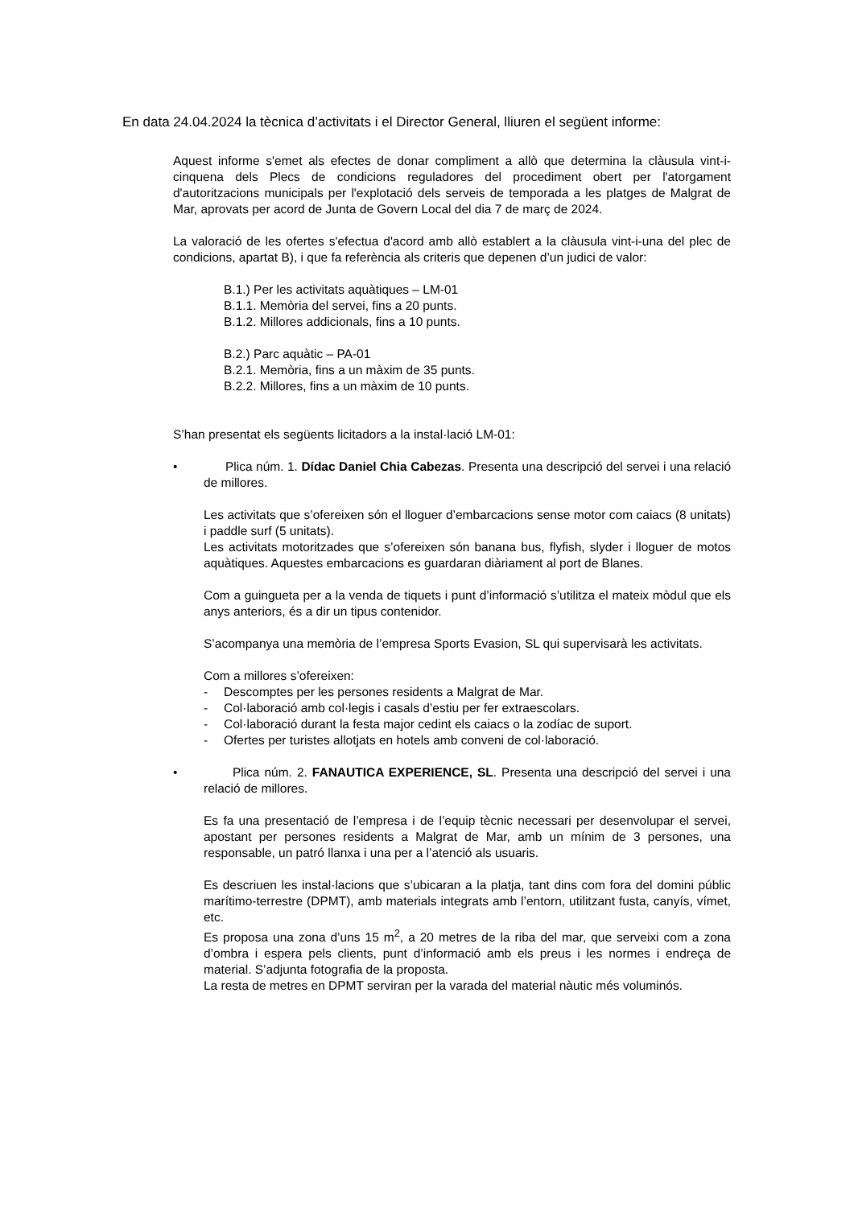En data 24.04.2024 la tècnica d’activitats i el Director General, lliuren el següent informe:
Aquest informe s'emet als efectes de donar compliment a allò que determina la clàusula vint-i-cinquena dels Plecs de condicions reguladores del procediment obert per l'atorgament d'autoritzacions municipals per l'explotació dels serveis de temporada a les platges de Malgrat de Mar, aprovats per acord de Junta de Govern Local del dia 7 de març de 2024.
La valoració de les ofertes s'efectua d'acord amb allò establert a la clàusula vint-i-una del plec de condicions, apartat B), i que fa referència als criteris que depenen d’un judici de valor:
B.1.) Per les activitats aquàtiques – LM-01
B.1.1. Memòria del servei, fins a 20 punts.
B.1.2. Millores addicionals, fins a 10 punts.
B.2.) Parc aquàtic – PA-01
B.2.1. Memòria, fins a un màxim de 35 punts.
B.2.2. Millores, fins a un màxim de 10 punts.
S’han presentat els següents licitadors a la instal·lació LM-01:
• Plica núm. 1. Dídac Daniel Chia Cabezas. Presenta una descripció del servei i una relació de millores.
Les activitats que s’ofereixen són el lloguer d’embarcacions sense motor com caiacs (8 unitats) i paddle surf (5 unitats).
Les activitats motoritzades que s’ofereixen són banana bus, flyfish, slyder i lloguer de motos aquàtiques. Aquestes embarcacions es guardaran diàriament al port de Blanes.
Com a guingueta per a la venda de tiquets i punt d’informació s’utilitza el mateix mòdul que els anys anteriors, és a dir un tipus contenidor.
S’acompanya una memòria de l’empresa Sports Evasion, SL qui supervisarà les activitats.
Com a millores s’ofereixen:
- Descomptes per les persones residents a Malgrat de Mar.
- Col·laboració amb col·legis i casals d’estiu per fer extraescolars.
- Col·laboració durant la festa major cedint els caiacs o la zodíac de suport.
- Ofertes per turistes allotjats en hotels amb conveni de col·laboració.
• Plica núm. 2. FANAUTICA EXPERIENCE, SL. Presenta una descripció del servei i una relació de millores.
Es fa una presentació de l’empresa i de l’equip tècnic necessari per desenvolupar el servei, apostant per persones residents a Malgrat de Mar, amb un mínim de 3 persones, una responsable, un patró llanxa i una per a l’atenció als usuaris.
Es descriuen les instal·lacions que s’ubicaran a la platja, tant dins com fora del domini públic marítimo-terrestre (DPMT), amb materials integrats amb l’entorn, utilitzant fusta, canyís, vímet, etc.
Es proposa una zona d’uns 15 m<sup>2</sup>, a 20 metres de la riba del mar, que serveixi com a zona d’ombra i espera pels clients, punt d’informació amb els preus i les normes i endreça de material. S’adjunta fotografia de la proposta.
La resta de metres en DPMT serviran per la varada del material nàutic més voluminós.